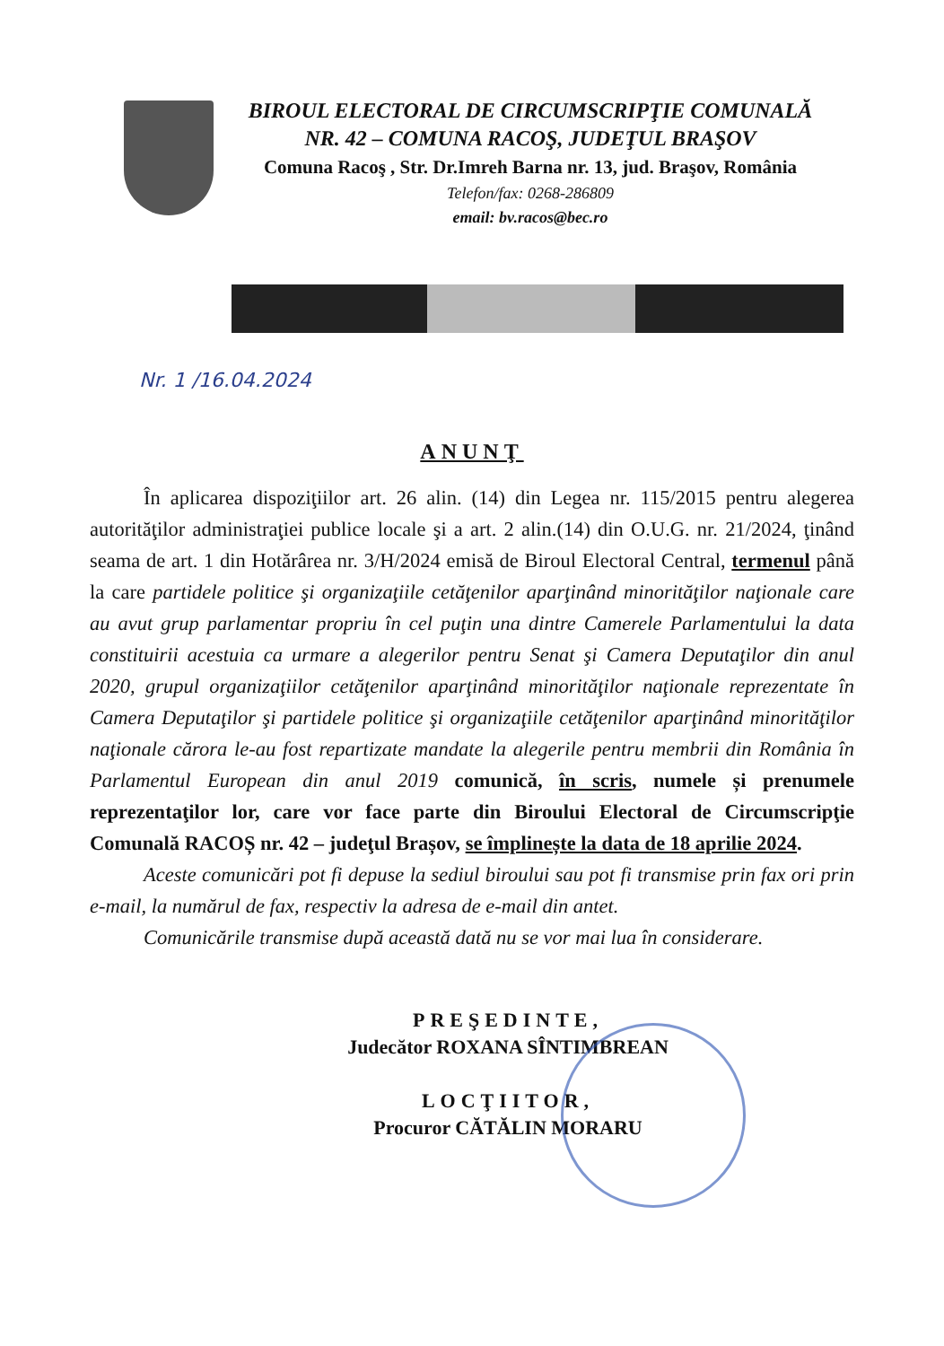BIROUL ELECTORAL DE CIRCUMSCRIPŢIE COMUNALĂ
NR. 42 – COMUNA RACOŞ, JUDEŢUL BRAŞOV
Comuna Racoş , Str. Dr.Imreh Barna nr. 13, jud. Braşov, România
Telefon/fax: 0268-286809
email: bv.racos@bec.ro
Nr. 1 /16.04.2024
ANUNŢ
În aplicarea dispoziţiilor art. 26 alin. (14) din Legea nr. 115/2015 pentru alegerea autorităţilor administraţiei publice locale şi a art. 2 alin.(14) din O.U.G. nr. 21/2024, ţinând seama de art. 1 din Hotărârea nr. 3/H/2024 emisă de Biroul Electoral Central, termenul până la care partidele politice şi organizaţiile cetăţenilor aparţinând minorităţilor naţionale care au avut grup parlamentar propriu în cel puţin una dintre Camerele Parlamentului la data constituirii acestuia ca urmare a alegerilor pentru Senat şi Camera Deputaţilor din anul 2020, grupul organizaţiilor cetăţenilor aparţinând minorităţilor naţionale reprezentate în Camera Deputaţilor şi partidele politice şi organizaţiile cetăţenilor aparţinând minorităţilor naţionale cărora le-au fost repartizate mandate la alegerile pentru membrii din România în Parlamentul European din anul 2019 comunică, în scris, numele și prenumele reprezentaţilor lor, care vor face parte din Biroului Electoral de Circumscripţie Comunală RACOȘ nr. 42 – judeţul Brașov, se împlinește la data de 18 aprilie 2024.
Aceste comunicări pot fi depuse la sediul biroului sau pot fi transmise prin fax ori prin e-mail, la numărul de fax, respectiv la adresa de e-mail din antet.
Comunicările transmise după această dată nu se vor mai lua în considerare.
PREŞEDINTE,
Judecător ROXANA SÎNTIMBREAN
LOCŢIITOR,
Procuror CĂTĂLIN MORARU